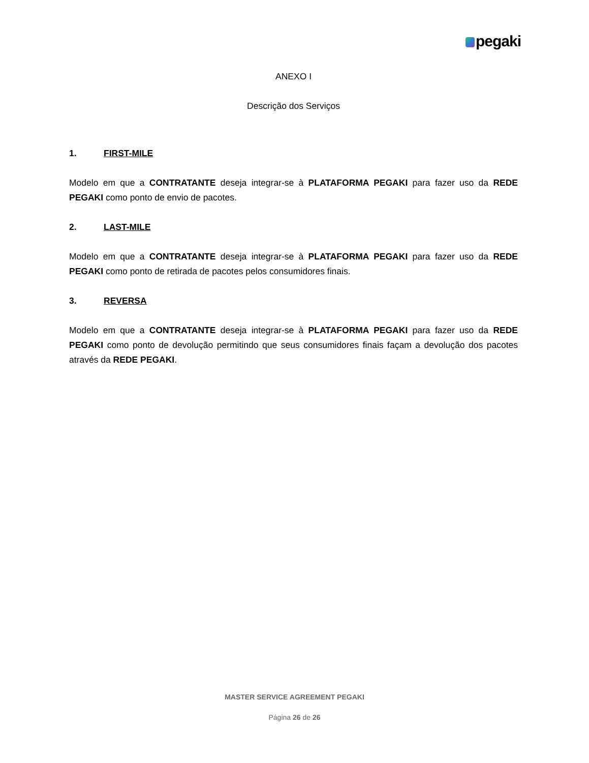pegaki
ANEXO I
Descrição dos Serviços
1. FIRST-MILE
Modelo em que a CONTRATANTE deseja integrar-se à PLATAFORMA PEGAKI para fazer uso da REDE PEGAKI como ponto de envio de pacotes.
2. LAST-MILE
Modelo em que a CONTRATANTE deseja integrar-se à PLATAFORMA PEGAKI para fazer uso da REDE PEGAKI como ponto de retirada de pacotes pelos consumidores finais.
3. REVERSA
Modelo em que a CONTRATANTE deseja integrar-se à PLATAFORMA PEGAKI para fazer uso da REDE PEGAKI como ponto de devolução permitindo que seus consumidores finais façam a devolução dos pacotes através da REDE PEGAKI.
MASTER SERVICE AGREEMENT PEGAKI
Página 26 de 26